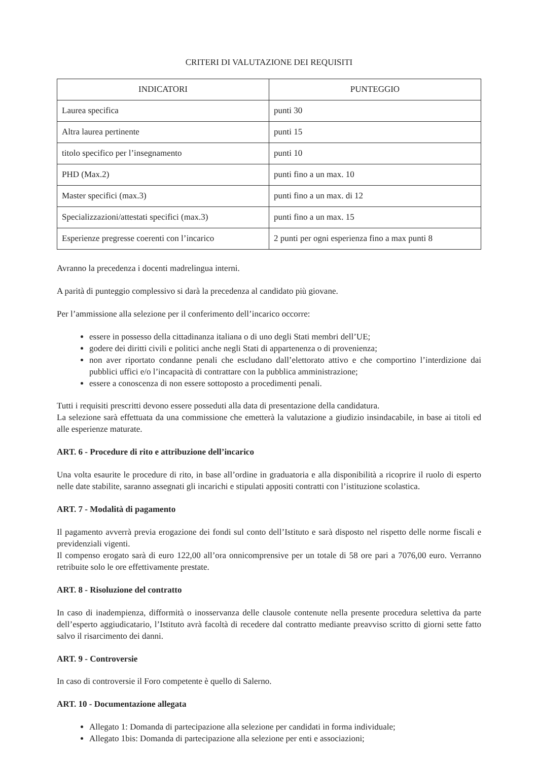CRITERI DI VALUTAZIONE DEI REQUISITI
| INDICATORI | PUNTEGGIO |
| --- | --- |
| Laurea specifica | punti 30 |
| Altra laurea pertinente | punti 15 |
| titolo specifico per l’insegnamento | punti 10 |
| PHD (Max.2) | punti fino a un max. 10 |
| Master specifici (max.3) | punti fino a un max. di 12 |
| Specializzazioni/attestati specifici (max.3) | punti fino a un max. 15 |
| Esperienze pregresse coerenti con l’incarico | 2 punti per ogni esperienza fino a max punti 8 |
Avranno la precedenza i docenti madrelingua interni.
A parità di punteggio complessivo si darà la precedenza al candidato più giovane.
Per l’ammissione alla selezione per il conferimento dell’incarico occorre:
essere in possesso della cittadinanza italiana o di uno degli Stati membri dell’UE;
godere dei diritti civili e politici anche negli Stati di appartenenza o di provenienza;
non aver riportato condanne penali che escludano dall’elettorato attivo e che comportino l’interdizione dai pubblici uffici e/o l’incapacità di contrattare con la pubblica amministrazione;
essere a conoscenza di non essere sottoposto a procedimenti penali.
Tutti i requisiti prescritti devono essere posseduti alla data di presentazione della candidatura.
La selezione sarà effettuata da una commissione che emetterà la valutazione a giudizio insindacabile, in base ai titoli ed alle esperienze maturate.
ART. 6 - Procedure di rito e attribuzione dell’incarico
Una volta esaurite le procedure di rito, in base all’ordine in graduatoria e alla disponibilità a ricoprire il ruolo di esperto nelle date stabilite, saranno assegnati gli incarichi e stipulati appositi contratti con l’istituzione scolastica.
ART. 7 - Modalità di pagamento
Il pagamento avverrà previa erogazione dei fondi sul conto dell’Istituto e sarà disposto nel rispetto delle norme fiscali e previdenziali vigenti.
Il compenso erogato sarà di euro 122,00 all’ora onnicomprensive per un totale di 58 ore pari a 7076,00 euro. Verranno retribuite solo le ore effettivamente prestate.
ART. 8 - Risoluzione del contratto
In caso di inadempienza, difformità o inosservanza delle clausole contenute nella presente procedura selettiva da parte dell’esperto aggiudicatario, l’Istituto avrà facoltà di recedere dal contratto mediante preavviso scritto di giorni sette fatto salvo il risarcimento dei danni.
ART. 9 - Controversie
In caso di controversie il Foro competente è quello di Salerno.
ART. 10 - Documentazione allegata
Allegato 1: Domanda di partecipazione alla selezione per candidati in forma individuale;
Allegato 1bis: Domanda di partecipazione alla selezione per enti e associazioni;